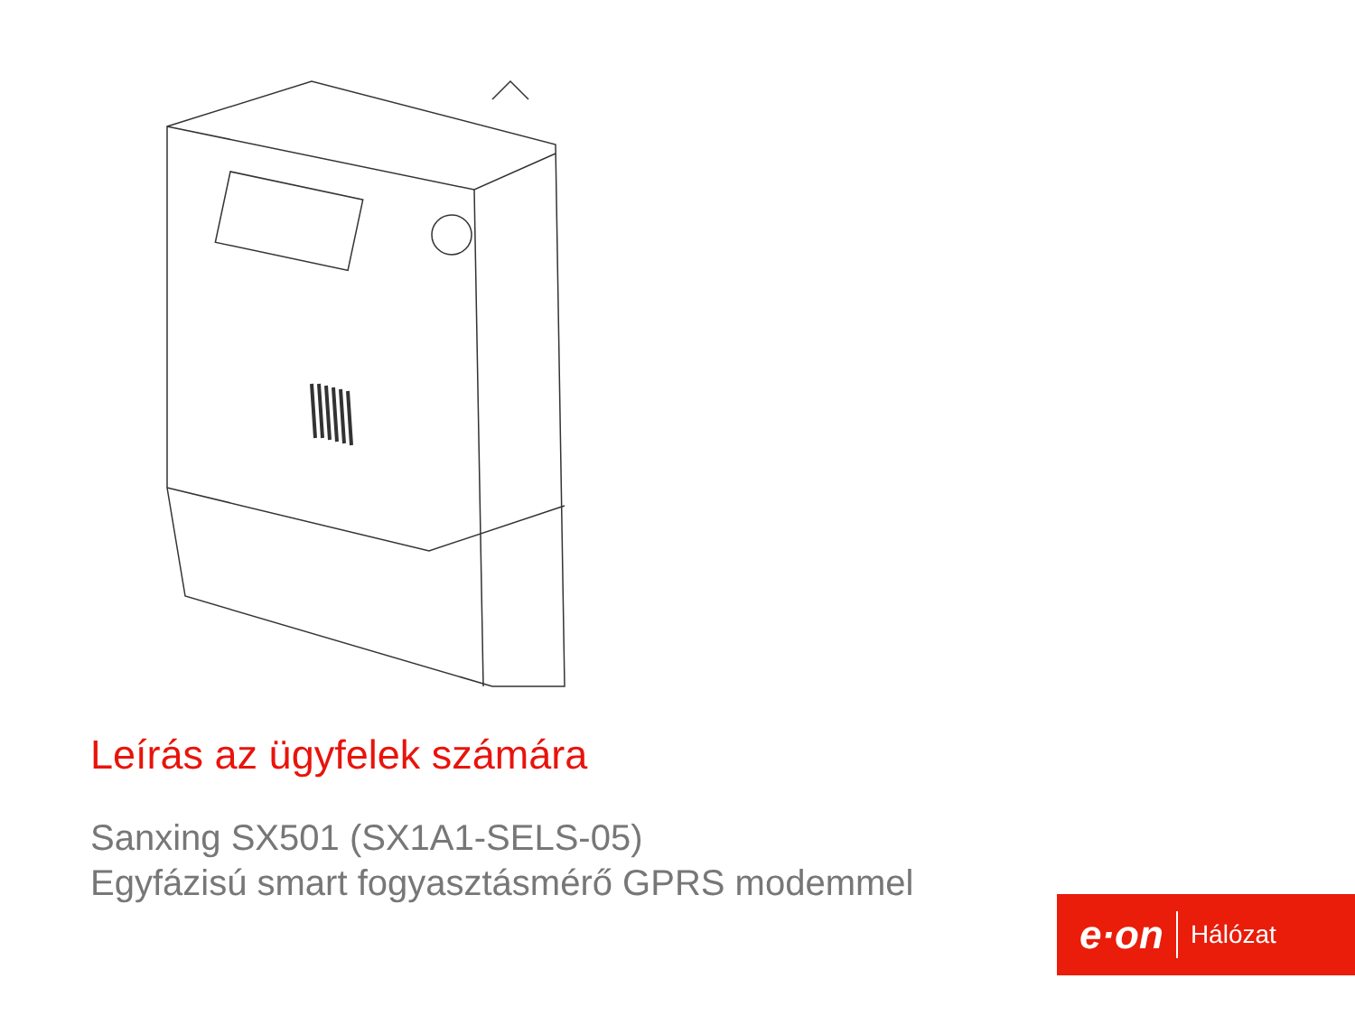Leírás az ügyfelek számára
Sanxing SX501 (SX1A1-SELS-05)
Egyfázisú smart fogyasztásmérő GPRS modemmel
e·on Hálózat